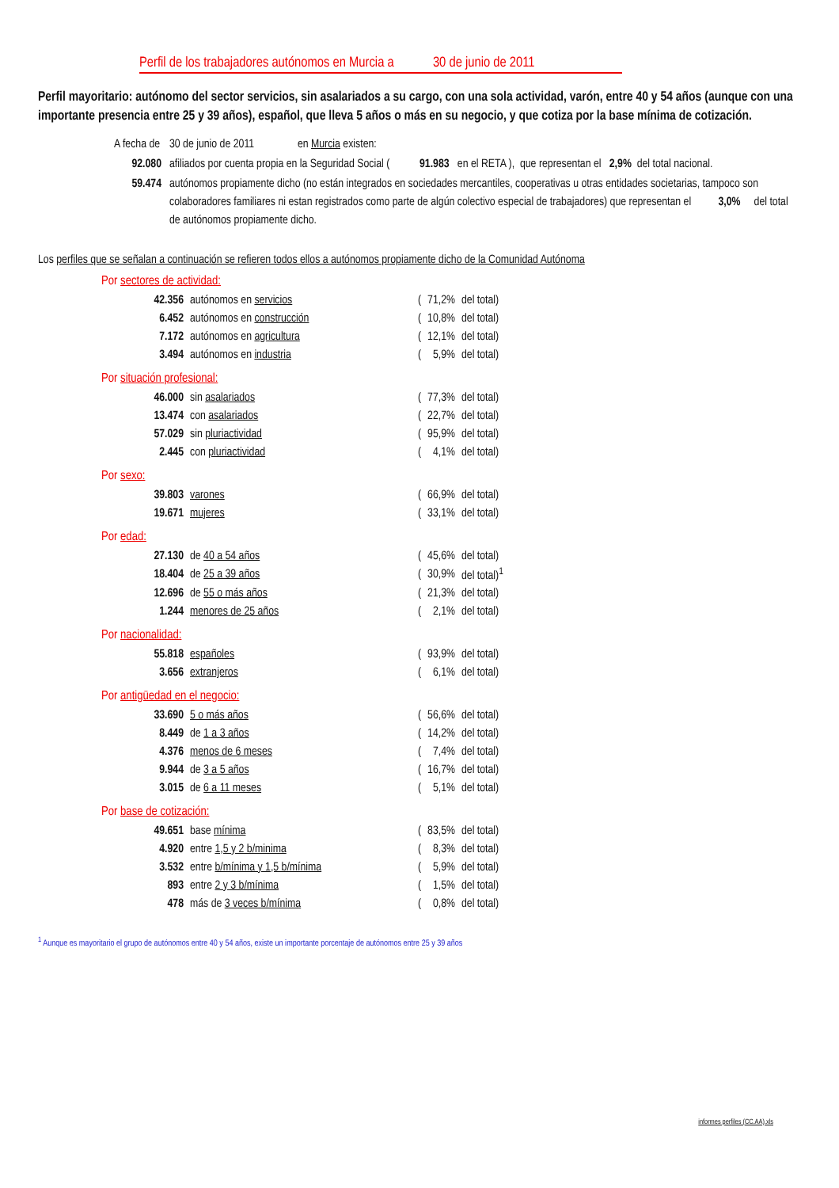Perfil de los trabajadores autónomos en Murcia a 30 de junio de 2011
Perfil mayoritario: autónomo del sector servicios, sin asalariados a su cargo, con una sola actividad, varón, entre 40 y 54 años (aunque con una importante presencia entre 25 y 39 años), español, que lleva 5 años o más en su negocio, y que cotiza por la base mínima de cotización.
| A fecha de | 30 de junio de 2011 en Murcia existen: |
| 92.080 | afiliados por cuenta propia en la Seguridad Social ( 91.983 en el RETA ), que representan el 2,9% del total nacional. |
| 59.474 | autónomos propiamente dicho (no están integrados en sociedades mercantiles, cooperativas u otras entidades societarias, tampoco son colaboradores familiares ni estan registrados como parte de algún colectivo especial de trabajadores) que representan el 3,0% del total de autónomos propiamente dicho. |
Los perfiles que se señalan a continuación se refieren todos ellos a autónomos propiamente dicho de la Comunidad Autónoma
Por sectores de actividad:
| 42.356 | autónomos en servicios | ( | 71,2% | del total) |
| 6.452 | autónomos en construcción | ( | 10,8% | del total) |
| 7.172 | autónomos en agricultura | ( | 12,1% | del total) |
| 3.494 | autónomos en industria | ( | 5,9% | del total) |
Por situación profesional:
| 46.000 | sin asalariados | ( | 77,3% | del total) |
| 13.474 | con asalariados | ( | 22,7% | del total) |
| 57.029 | sin pluriactividad | ( | 95,9% | del total) |
| 2.445 | con pluriactividad | ( | 4,1% | del total) |
Por sexo:
| 39.803 | varones | ( | 66,9% | del total) |
| 19.671 | mujeres | ( | 33,1% | del total) |
Por edad:
| 27.130 | de 40 a 54 años | ( | 45,6% | del total) |
| 18.404 | de 25 a 39 años | ( | 30,9% | del total)<sup>1</sup> |
| 12.696 | de 55 o más años | ( | 21,3% | del total) |
| 1.244 | menores de 25 años | ( | 2,1% | del total) |
Por nacionalidad:
| 55.818 | españoles | ( | 93,9% | del total) |
| 3.656 | extranjeros | ( | 6,1% | del total) |
Por antigüedad en el negocio:
| 33.690 | 5 o más años | ( | 56,6% | del total) |
| 8.449 | de 1 a 3 años | ( | 14,2% | del total) |
| 4.376 | menos de 6 meses | ( | 7,4% | del total) |
| 9.944 | de 3 a 5 años | ( | 16,7% | del total) |
| 3.015 | de 6 a 11 meses | ( | 5,1% | del total) |
Por base de cotización:
| 49.651 | base mínima | ( | 83,5% | del total) |
| 4.920 | entre 1,5 y 2 b/minima | ( | 8,3% | del total) |
| 3.532 | entre b/mínima y 1,5 b/mínima | ( | 5,9% | del total) |
| 893 | entre 2 y 3 b/mínima | ( | 1,5% | del total) |
| 478 | más de 3 veces b/mínima | ( | 0,8% | del total) |
<sup>1</sup> Aunque es mayoritario el grupo de autónomos entre 40 y 54 años, existe un importante porcentaje de autónomos entre 25 y 39 años
informes perfiles (CC.AA).xls